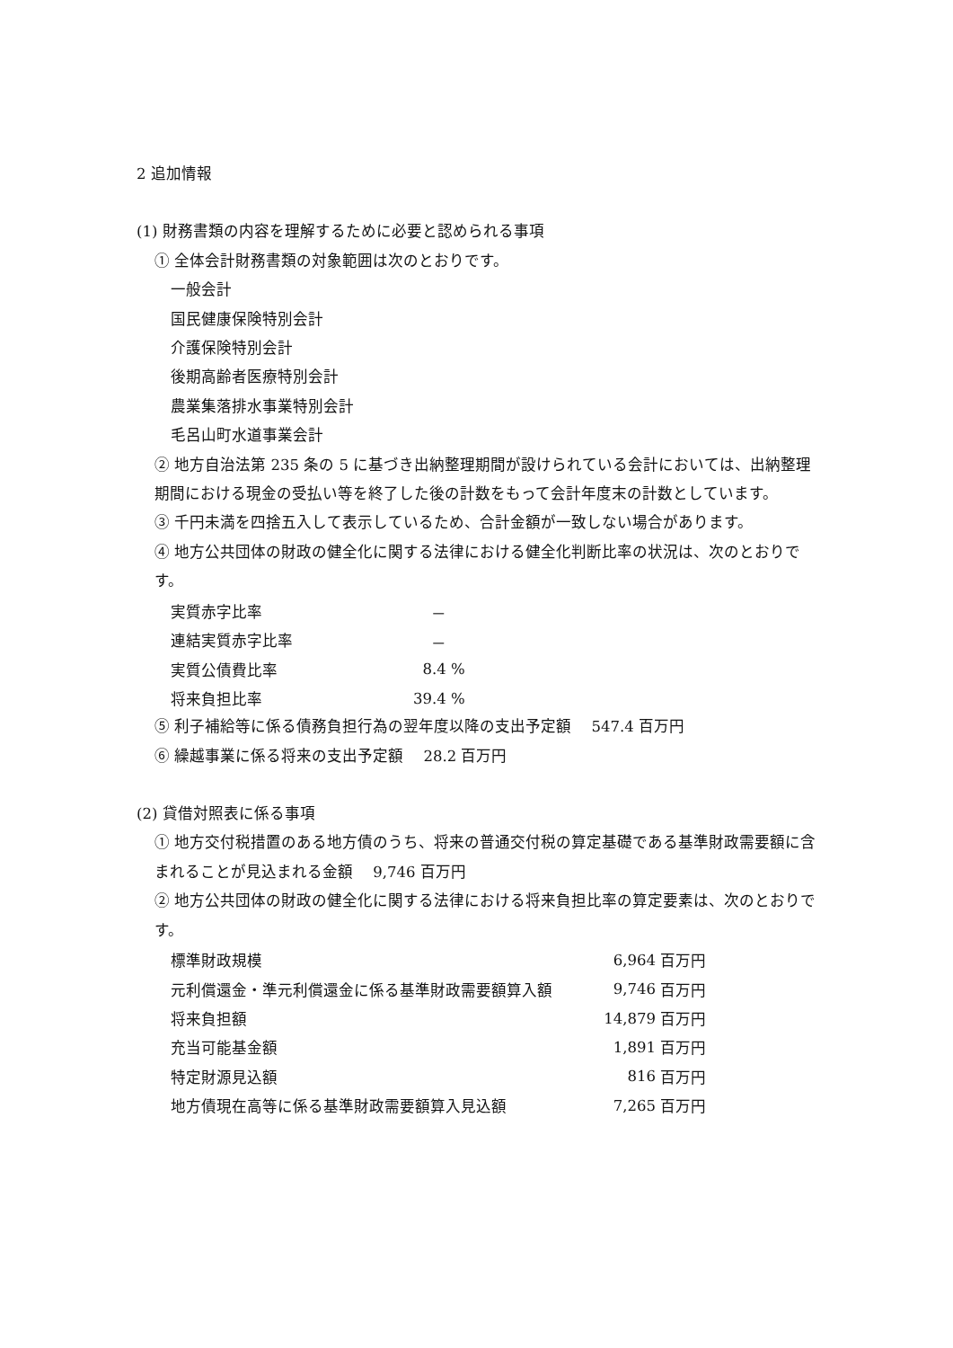2 追加情報
(1) 財務書類の内容を理解するために必要と認められる事項
① 全体会計財務書類の対象範囲は次のとおりです。
一般会計
国民健康保険特別会計
介護保険特別会計
後期高齢者医療特別会計
農業集落排水事業特別会計
毛呂山町水道事業会計
② 地方自治法第 235 条の 5 に基づき出納整理期間が設けられている会計においては、出納整理期間における現金の受払い等を終了した後の計数をもって会計年度末の計数としています。
③ 千円未満を四捨五入して表示しているため、合計金額が一致しない場合があります。
④ 地方公共団体の財政の健全化に関する法律における健全化判断比率の状況は、次のとおりです。
| 実質赤字比率 | － | |
| 連結実質赤字比率 | － | |
| 実質公債費比率 | 8.4 | % |
| 将来負担比率 | 39.4 | % |
⑤ 利子補給等に係る債務負担行為の翌年度以降の支出予定額　 547.4 百万円
⑥ 繰越事業に係る将来の支出予定額　 28.2 百万円
(2) 貸借対照表に係る事項
① 地方交付税措置のある地方債のうち、将来の普通交付税の算定基礎である基準財政需要額に含まれることが見込まれる金額　 9,746 百万円
② 地方公共団体の財政の健全化に関する法律における将来負担比率の算定要素は、次のとおりです。
| 標準財政規模 | 6,964 | 百万円 |
| 元利償還金・準元利償還金に係る基準財政需要額算入額 | 9,746 | 百万円 |
| 将来負担額 | 14,879 | 百万円 |
| 充当可能基金額 | 1,891 | 百万円 |
| 特定財源見込額 | 816 | 百万円 |
| 地方債現在高等に係る基準財政需要額算入見込額 | 7,265 | 百万円 |